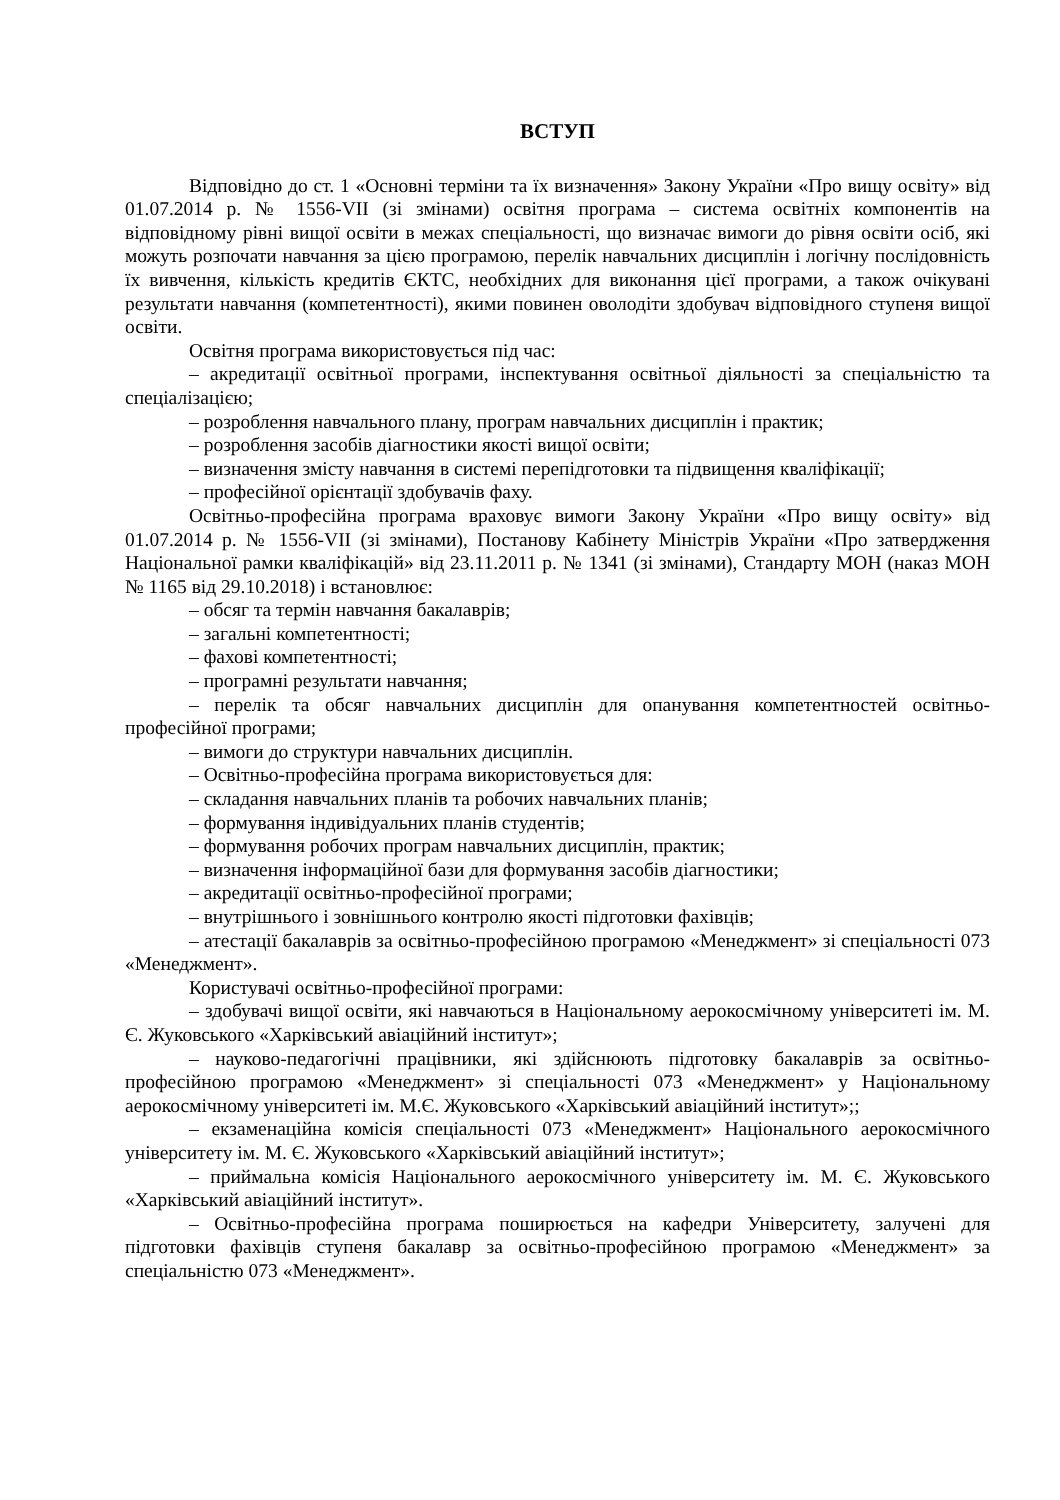ВСТУП
Відповідно до ст. 1 «Основні терміни та їх визначення» Закону України «Про вищу освіту» від 01.07.2014 р. № 1556-VII (зі змінами) освітня програма – система освітніх компонентів на відповідному рівні вищої освіти в межах спеціальності, що визначає вимоги до рівня освіти осіб, які можуть розпочати навчання за цією програмою, перелік навчальних дисциплін і логічну послідовність їх вивчення, кількість кредитів ЄКТС, необхідних для виконання цієї програми, а також очікувані результати навчання (компетентності), якими повинен оволодіти здобувач відповідного ступеня вищої освіти.
Освітня програма використовується під час:
– акредитації освітньої програми, інспектування освітньої діяльності за спеціальністю та спеціалізацією;
– розроблення навчального плану, програм навчальних дисциплін і практик;
– розроблення засобів діагностики якості вищої освіти;
– визначення змісту навчання в системі перепідготовки та підвищення кваліфікації;
– професійної орієнтації здобувачів фаху.
Освітньо-професійна програма враховує вимоги Закону України «Про вищу освіту» від 01.07.2014 р. № 1556-VII (зі змінами), Постанову Кабінету Міністрів України «Про затвердження Національної рамки кваліфікацій» від 23.11.2011 р. № 1341 (зі змінами), Стандарту МОН (наказ МОН № 1165 від 29.10.2018) і встановлює:
– обсяг та термін навчання бакалаврів;
– загальні компетентності;
– фахові компетентності;
– програмні результати навчання;
– перелік та обсяг навчальних дисциплін для опанування компетентностей освітньо-професійної програми;
– вимоги до структури навчальних дисциплін.
– Освітньо-професійна програма використовується для:
– складання навчальних планів та робочих навчальних планів;
– формування індивідуальних планів студентів;
– формування робочих програм навчальних дисциплін, практик;
– визначення інформаційної бази для формування засобів діагностики;
– акредитації освітньо-професійної програми;
– внутрішнього і зовнішнього контролю якості підготовки фахівців;
– атестації бакалаврів за освітньо-професійною програмою «Менеджмент» зі спеціальності 073 «Менеджмент».
Користувачі освітньо-професійної програми:
– здобувачі вищої освіти, які навчаються в Національному аерокосмічному університеті ім. М. Є. Жуковського «Харківський авіаційний інститут»;
– науково-педагогічні працівники, які здійснюють підготовку бакалаврів за освітньо-професійною програмою «Менеджмент» зі спеціальності 073 «Менеджмент» у Національному аерокосмічному університеті ім. М.Є. Жуковського «Харківський авіаційний інститут»;;
– екзаменаційна комісія спеціальності 073 «Менеджмент» Національного аерокосмічного університету ім. М. Є. Жуковського «Харківський авіаційний інститут»;
– приймальна комісія Національного аерокосмічного університету ім. М. Є. Жуковського «Харківський авіаційний інститут».
– Освітньо-професійна програма поширюється на кафедри Університету, залучені для підготовки фахівців ступеня бакалавр за освітньо-професійною програмою «Менеджмент» за спеціальністю 073 «Менеджмент».